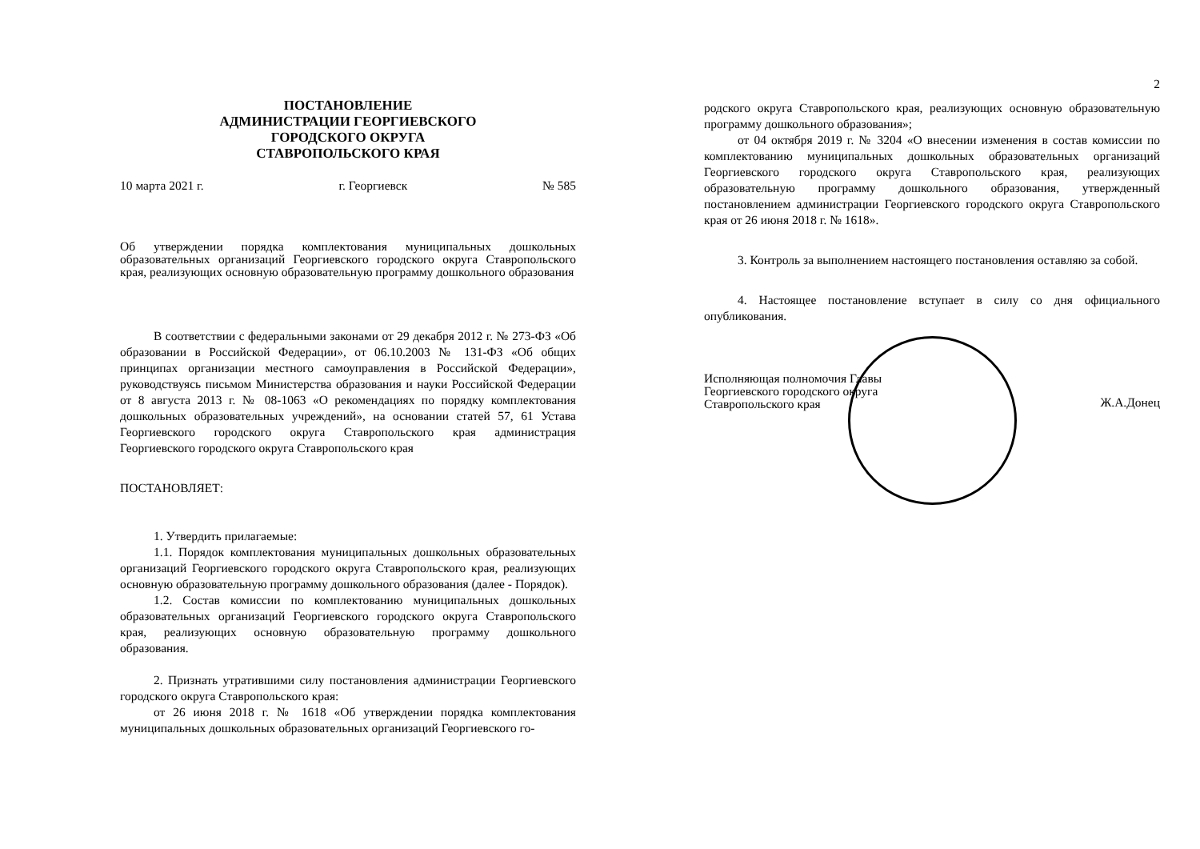ПОСТАНОВЛЕНИЕ
АДМИНИСТРАЦИИ ГЕОРГИЕВСКОГО
ГОРОДСКОГО ОКРУГА
СТАВРОПОЛЬСКОГО КРАЯ
10 марта 2021 г. г. Георгиевск № 585
Об утверждении порядка комплектования муниципальных дошкольных образовательных организаций Георгиевского городского округа Ставропольского края, реализующих основную образовательную программу дошкольного образования
В соответствии с федеральными законами от 29 декабря 2012 г. № 273-ФЗ «Об образовании в Российской Федерации», от 06.10.2003 № 131-ФЗ «Об общих принципах организации местного самоуправления в Российской Федерации», руководствуясь письмом Министерства образования и науки Российской Федерации от 8 августа 2013 г. № 08-1063 «О рекомендациях по порядку комплектования дошкольных образовательных учреждений», на основании статей 57, 61 Устава Георгиевского городского округа Ставропольского края администрация Георгиевского городского округа Ставропольского края
ПОСТАНОВЛЯЕТ:
1. Утвердить прилагаемые:
1.1. Порядок комплектования муниципальных дошкольных образовательных организаций Георгиевского городского округа Ставропольского края, реализующих основную образовательную программу дошкольного образования (далее - Порядок).
1.2. Состав комиссии по комплектованию муниципальных дошкольных образовательных организаций Георгиевского городского округа Ставропольского края, реализующих основную образовательную программу дошкольного образования.
2. Признать утратившими силу постановления администрации Георгиевского городского округа Ставропольского края:
от 26 июня 2018 г. № 1618 «Об утверждении порядка комплектования муниципальных дошкольных образовательных организаций Георгиевского го-
2
родского округа Ставропольского края, реализующих основную образовательную программу дошкольного образования»;
от 04 октября 2019 г. № 3204 «О внесении изменения в состав комиссии по комплектованию муниципальных дошкольных образовательных организаций Георгиевского городского округа Ставропольского края, реализующих образовательную программу дошкольного образования, утвержденный постановлением администрации Георгиевского городского округа Ставропольского края от 26 июня 2018 г. № 1618».
3. Контроль за выполнением настоящего постановления оставляю за собой.
4. Настоящее постановление вступает в силу со дня официального опубликования.
Исполняющая полномочия Главы
Георгиевского городского округа
Ставропольского края
Ж.А.Донец